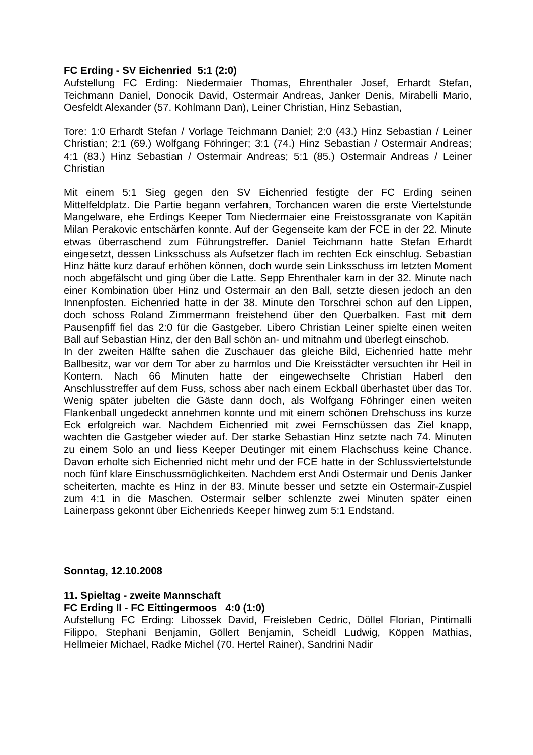FC Erding - SV Eichenried 5:1 (2:0)
Aufstellung FC Erding: Niedermaier Thomas, Ehrenthaler Josef, Erhardt Stefan, Teichmann Daniel, Donocik David, Ostermair Andreas, Janker Denis, Mirabelli Mario, Oesfeldt Alexander (57. Kohlmann Dan), Leiner Christian, Hinz Sebastian,
Tore: 1:0 Erhardt Stefan / Vorlage Teichmann Daniel; 2:0 (43.) Hinz Sebastian / Leiner Christian; 2:1 (69.) Wolfgang Föhringer; 3:1 (74.) Hinz Sebastian / Ostermair Andreas; 4:1 (83.) Hinz Sebastian / Ostermair Andreas; 5:1 (85.) Ostermair Andreas / Leiner Christian
Mit einem 5:1 Sieg gegen den SV Eichenried festigte der FC Erding seinen Mittelfeldplatz. Die Partie begann verfahren, Torchancen waren die erste Viertelstunde Mangelware, ehe Erdings Keeper Tom Niedermaier eine Freistossgranate von Kapitän Milan Perakovic entschärfen konnte. Auf der Gegenseite kam der FCE in der 22. Minute etwas überraschend zum Führungstreffer. Daniel Teichmann hatte Stefan Erhardt eingesetzt, dessen Linksschuss als Aufsetzer flach im rechten Eck einschlug. Sebastian Hinz hätte kurz darauf erhöhen können, doch wurde sein Linksschuss im letzten Moment noch abgefälscht und ging über die Latte. Sepp Ehrenthaler kam in der 32. Minute nach einer Kombination über Hinz und Ostermair an den Ball, setzte diesen jedoch an den Innenpfosten. Eichenried hatte in der 38. Minute den Torschrei schon auf den Lippen, doch schoss Roland Zimmermann freistehend über den Querbalken. Fast mit dem Pausenpfiff fiel das 2:0 für die Gastgeber. Libero Christian Leiner spielte einen weiten Ball auf Sebastian Hinz, der den Ball schön an- und mitnahm und überlegt einschob.
In der zweiten Hälfte sahen die Zuschauer das gleiche Bild, Eichenried hatte mehr Ballbesitz, war vor dem Tor aber zu harmlos und Die Kreisstädter versuchten ihr Heil in Kontern. Nach 66 Minuten hatte der eingewechselte Christian Haberl den Anschlusstreffer auf dem Fuss, schoss aber nach einem Eckball überhastet über das Tor. Wenig später jubelten die Gäste dann doch, als Wolfgang Föhringer einen weiten Flankenball ungedeckt annehmen konnte und mit einem schönen Drehschuss ins kurze Eck erfolgreich war. Nachdem Eichenried mit zwei Fernschüssen das Ziel knapp, wachten die Gastgeber wieder auf. Der starke Sebastian Hinz setzte nach 74. Minuten zu einem Solo an und liess Keeper Deutinger mit einem Flachschuss keine Chance. Davon erholte sich Eichenried nicht mehr und der FCE hatte in der Schlussviertelstunde noch fünf klare Einschussmöglichkeiten. Nachdem erst Andi Ostermair und Denis Janker scheiterten, machte es Hinz in der 83. Minute besser und setzte ein Ostermair-Zuspiel zum 4:1 in die Maschen. Ostermair selber schlenzte zwei Minuten später einen Lainerpass gekonnt über Eichenrieds Keeper hinweg zum 5:1 Endstand.
Sonntag, 12.10.2008
11. Spieltag - zweite Mannschaft
FC Erding II - FC Eittingermoos 4:0 (1:0)
Aufstellung FC Erding: Libossek David, Freisleben Cedric, Döllel Florian, Pintimalli Filippo, Stephani Benjamin, Göllert Benjamin, Scheidl Ludwig, Köppen Mathias, Hellmeier Michael, Radke Michel (70. Hertel Rainer), Sandrini Nadir